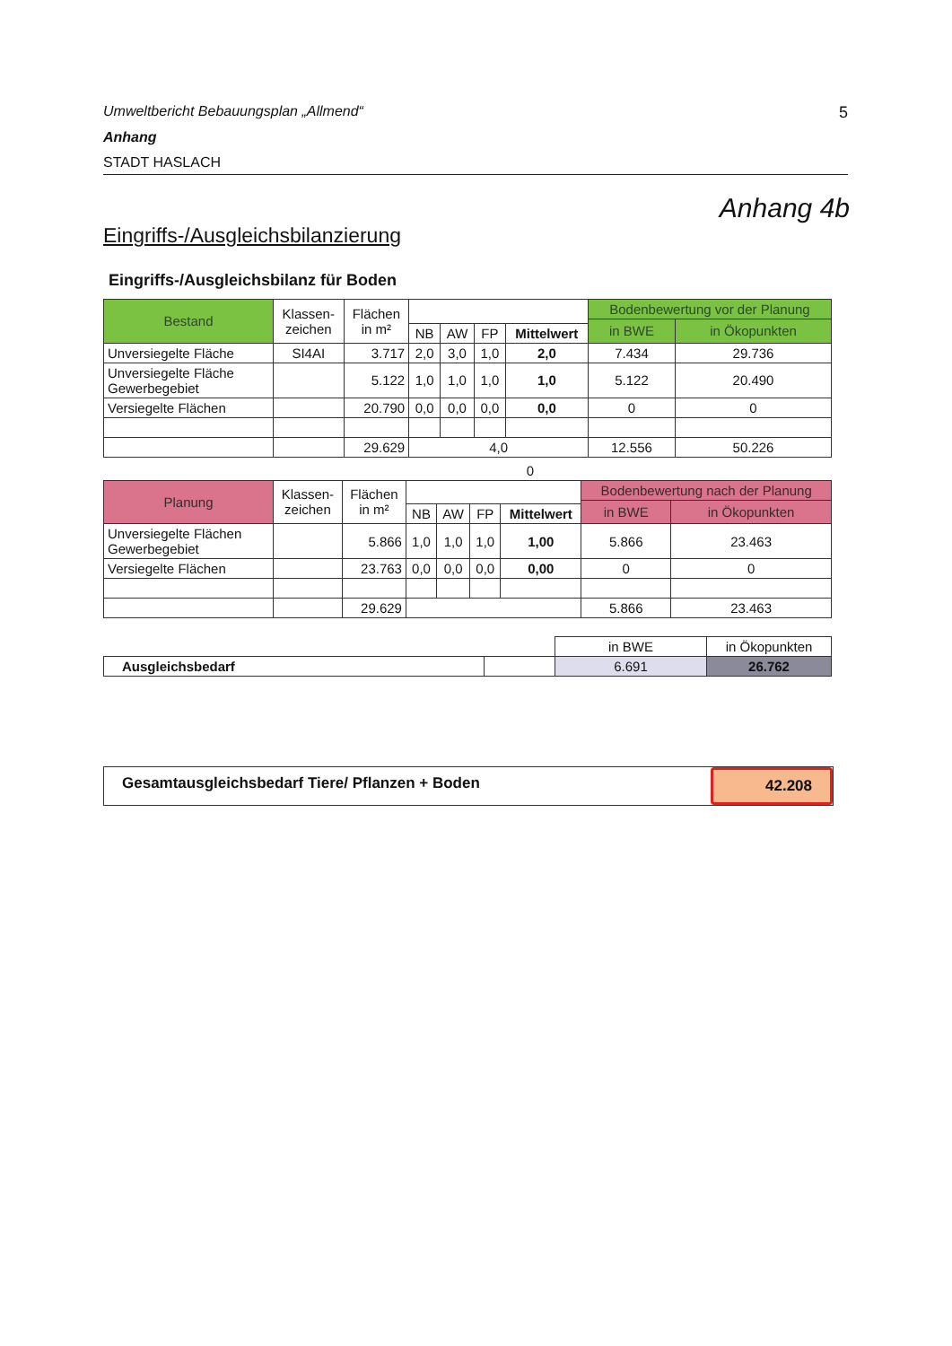Umweltbericht Bebauungsplan „Allmend“5
Anhang
STADT HASLACH
Anhang 4b
Eingriffs-/Ausgleichsbilanzierung
Eingriffs-/Ausgleichsbilanz für Boden
| Bestand | Klassen- zeichen | Flächen in m² | | | | | Bodenbewertung vor der Planung | |
| --- | --- | --- | --- | --- | --- | --- | --- | --- |
| | | | | | | | in BWE | in Ökopunkten |
| | | | NB | AW | FP | Mittelwert | | |
| Unversiegelte Fläche | SI4AI | 3.717 | 2,0 | 3,0 | 1,0 | 2,0 | 7.434 | 29.736 |
| Unversiegelte Fläche Gewerbegebiet | | 5.122 | 1,0 | 1,0 | 1,0 | 1,0 | 5.122 | 20.490 |
| Versiegelte Flächen | | 20.790 | 0,0 | 0,0 | 0,0 | 0,0 | 0 | 0 |
| | | 29.629 | 4,0 | | | | 12.556 | 50.226 |
0
| Planung | Klassen- zeichen | Flächen in m² | | | | | Bodenbewertung nach der Planung | |
| --- | --- | --- | --- | --- | --- | --- | --- | --- |
| | | | | | | | in BWE | in Ökopunkten |
| | | | NB | AW | FP | Mittelwert | | |
| Unversiegelte Flächen Gewerbegebiet | | 5.866 | 1,0 | 1,0 | 1,0 | 1,00 | 5.866 | 23.463 |
| Versiegelte Flächen | | 23.763 | 0,0 | 0,0 | 0,0 | 0,00 | 0 | 0 |
| | | 29.629 | | | | | 5.866 | 23.463 |
| | | in BWE | in Ökopunkten |
| Ausgleichsbedarf | | 6.691 | 26.762 |
Gesamtausgleichsbedarf Tiere/ Pflanzen + Boden
42.208